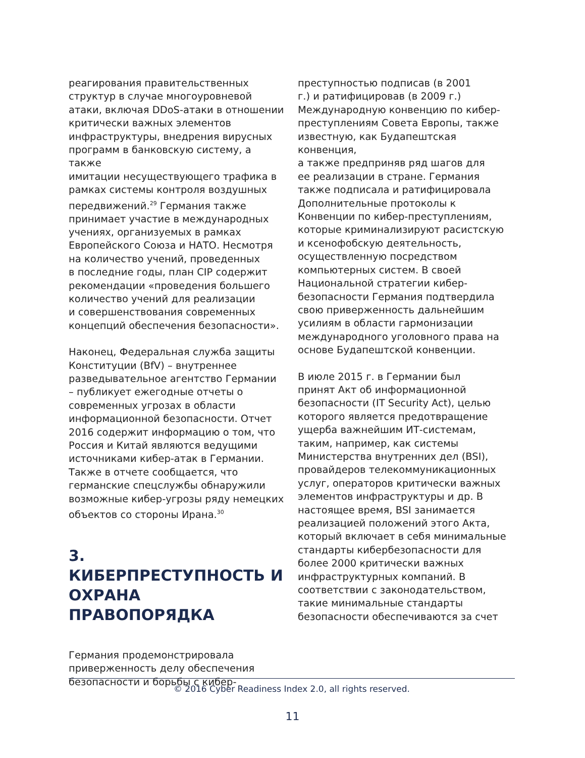реагирования правительственных структур в случае многоуровневой атаки, включая DDoS-атаки в отношении критически важных элементов инфраструктуры, внедрения вирусных программ в банковскую систему, а также имитации несуществующего трафика в рамках системы контроля воздушных передвижений.<sup>29</sup> Германия также принимает участие в международных учениях, организуемых в рамках Европейского Союза и НАТО. Несмотря на количество учений, проведенных в последние годы, план CIP содержит рекомендации «проведения большего количество учений для реализации и совершенствования современных концепций обеспечения безопасности».
Наконец, Федеральная служба защиты Конституции (BfV) – внутреннее разведывательное агентство Германии – публикует ежегодные отчеты о современных угрозах в области информационной безопасности. Отчет 2016 содержит информацию о том, что Россия и Китай являются ведущими источниками кибер-атак в Германии. Также в отчете сообщается, что германские спецслужбы обнаружили возможные кибер-угрозы ряду немецких объектов со стороны Ирана.<sup>30</sup>
3. КИБЕРПРЕСТУПНОСТЬ И ОХРАНА ПРАВОПОРЯДКА
Германия продемонстрировала приверженность делу обеспечения безопасности и борьбы с кибер-
преступностью подписав (в 2001 г.) и ратифицировав (в 2009 г.) Международную конвенцию по кибер- преступлениям Совета Европы, также известную, как Будапештская конвенция, а также предприняв ряд шагов для ее реализации в стране. Германия также подписала и ратифицировала Дополнительные протоколы к Конвенции по кибер-преступлениям, которые криминализируют расистскую и ксенофобскую деятельность, осуществленную посредством компьютерных систем. В своей Национальной стратегии кибер- безопасности Германия подтвердила свою приверженность дальнейшим усилиям в области гармонизации международного уголовного права на основе Будапештской конвенции.
В июле 2015 г. в Германии был принят Акт об информационной безопасности (IT Security Act), целью которого является предотвращение ущерба важнейшим ИТ-системам, таким, например, как системы Министерства внутренних дел (BSI), провайдеров телекоммуникационных услуг, операторов критически важных элементов инфраструктуры и др. В настоящее время, BSI занимается реализацией положений этого Акта, который включает в себя минимальные стандарты кибербезопасности для более 2000 критически важных инфраструктурных компаний. В соответствии с законодательством, такие минимальные стандарты безопасности обеспечиваются за счет
© 2016 Cyber Readiness Index 2.0, all rights reserved.
11